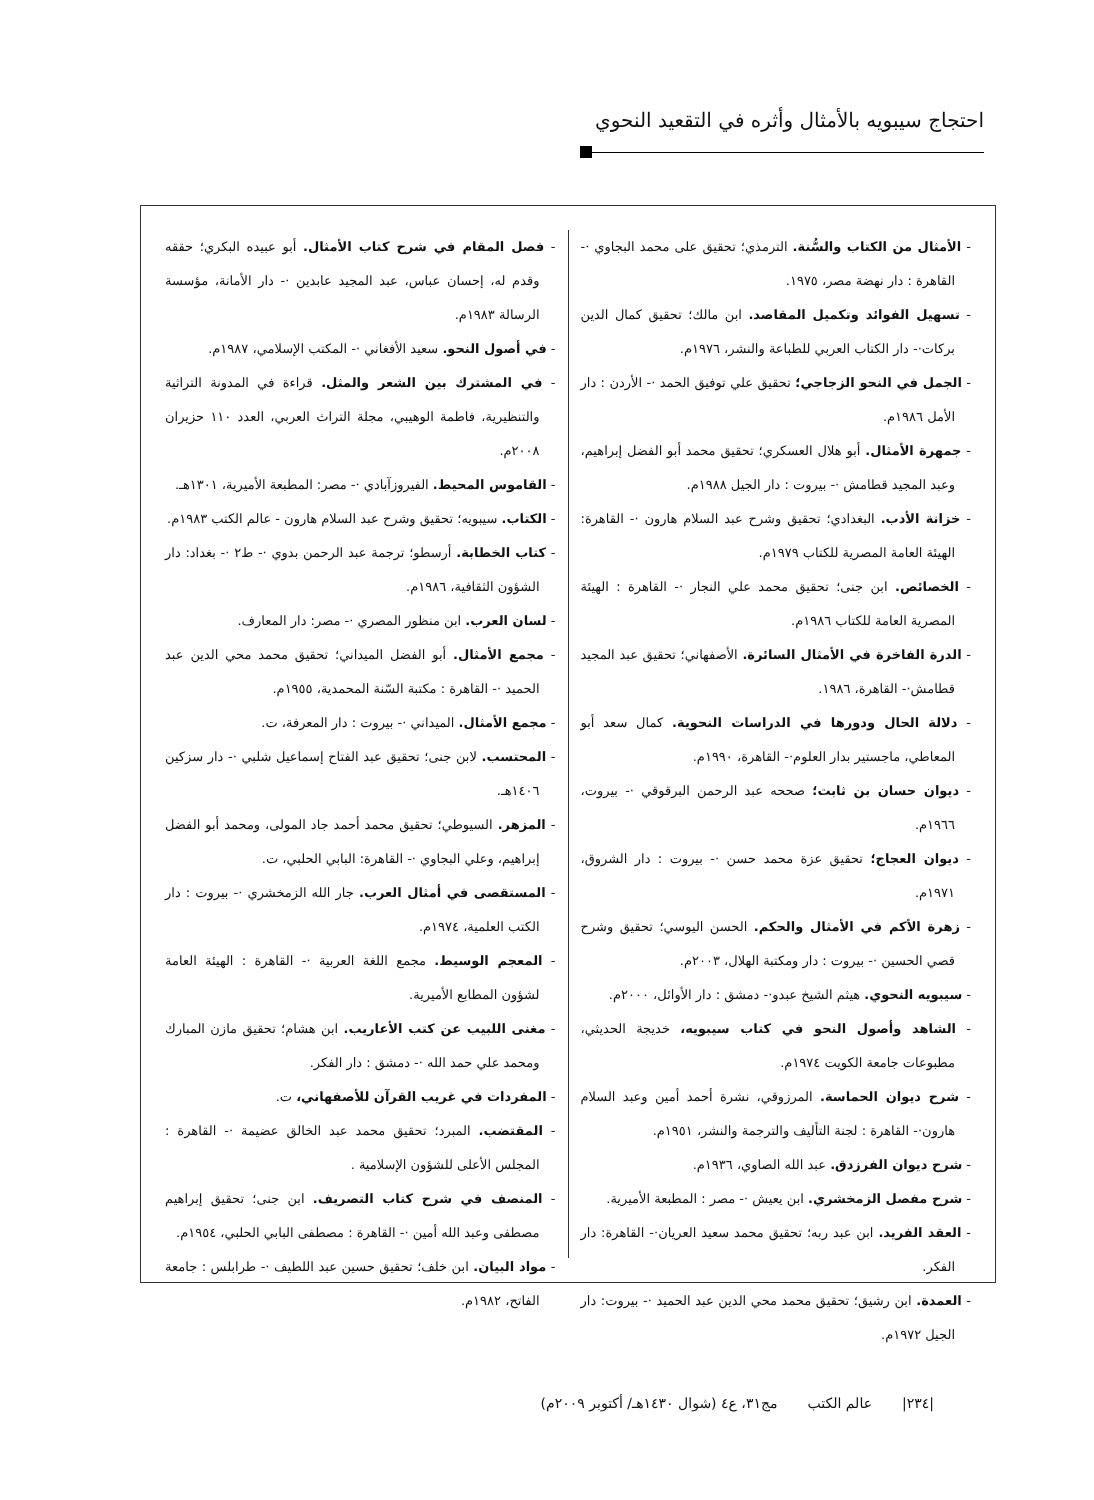احتجاج سيبويه بالأمثال وأثره في التقعيد النحوي
- الأمثال من الكتاب والسُّنة. الترمذي؛ تحقيق على محمد البجاوي ·- القاهرة : دار نهضة مصر، ١٩٧٥.
- تسهيل الفوائد وتكميل المقاصد. ابن مالك؛ تحقيق كمال الدين بركات·- دار الكتاب العربي للطباعة والنشر، ١٩٧٦م.
- الجمل في النحو الزجاجي؛ تحقيق علي توفيق الحمد ·- الأردن : دار الأمل ١٩٨٦م.
- جمهرة الأمثال. أبو هلال العسكري؛ تحقيق محمد أبو الفضل إبراهيم، وعبد المجيد قطامش ·- بيروت : دار الجيل ١٩٨٨م.
- خزانة الأدب. البغدادي؛ تحقيق وشرح عبد السلام هارون ·- القاهرة: الهيئة العامة المصرية للكتاب ١٩٧٩م.
- الخصائص. ابن جنى؛ تحقيق محمد علي النجار ·- القاهرة : الهيئة المصرية العامة للكتاب ١٩٨٦م.
- الدرة الفاخرة في الأمثال السائرة. الأصفهاني؛ تحقيق عبد المجيد قطامش·- القاهرة، ١٩٨٦.
- دلالة الحال ودورها في الدراسات النحوية. كمال سعد أبو المعاطي، ماجستير بدار العلوم·- القاهرة، ١٩٩٠م.
- ديوان حسان بن ثابت؛ صححه عبد الرحمن البرقوقي ·- بيروت، ١٩٦٦م.
- ديوان العجاج؛ تحقيق عزة محمد حسن ·- بيروت : دار الشروق، ١٩٧١م.
- زهرة الأكم في الأمثال والحكم. الحسن اليوسي؛ تحقيق وشرح قصي الحسين ·- بيروت : دار ومكتبة الهلال، ٢٠٠٣م.
- سيبويه النحوي. هيثم الشيخ عبدو·- دمشق : دار الأوائل، ٢٠٠٠م.
- الشاهد وأصول النحو في كتاب سيبويه، خديجة الحديثي، مطبوعات جامعة الكويت ١٩٧٤م.
- شرح ديوان الحماسة. المرزوقي، نشرة أحمد أمين وعبد السلام هارون·- القاهرة : لجنة التأليف والترجمة والنشر، ١٩٥١م.
- شرح ديوان الفرزدق. عبد الله الصاوي، ١٩٣٦م.
- شرح مفصل الزمخشري. ابن يعيش ·- مصر : المطبعة الأميرية.
- العقد الفريد. ابن عبد ربه؛ تحقيق محمد سعيد العريان·- القاهرة: دار الفكر.
- العمدة. ابن رشيق؛ تحقيق محمد محي الدين عبد الحميد ·- بيروت: دار الجيل ١٩٧٢م.
- فصل المقام في شرح كتاب الأمثال. أبو عبيده البكري؛ حققه وقدم له، إحسان عباس، عبد المجيد عابدين ·- دار الأمانة، مؤسسة الرسالة ١٩٨٣م.
- في أصول النحو. سعيد الأفغاني ·- المكتب الإسلامي، ١٩٨٧م.
- في المشترك بين الشعر والمثل. قراءة في المدونة التراثية والتنظيرية، فاطمة الوهيبي، مجلة التراث العربي، العدد ١١٠ حزيران ٢٠٠٨م.
- القاموس المحيط. الفيروزآبادي ·- مصر: المطبعة الأميرية، ١٣٠١هـ.
- الكتاب. سيبويه؛ تحقيق وشرح عبد السلام هارون - عالم الكتب ١٩٨٣م.
- كتاب الخطابة. أرسطو؛ ترجمة عبد الرحمن بدوي ·- ط٢ ·- بغداد: دار الشؤون الثقافية، ١٩٨٦م.
- لسان العرب. ابن منظور المصري ·- مصر: دار المعارف.
- مجمع الأمثال. أبو الفضل الميداني؛ تحقيق محمد محي الدين عبد الحميد ·- القاهرة : مكتبة السّنة المحمدية، ١٩٥٥م.
- مجمع الأمثال. الميداني ·- بيروت : دار المعرفة، ت.
- المحتسب. لابن جنى؛ تحقيق عبد الفتاح إسماعيل شلبي ·- دار سزكين ١٤٠٦هـ.
- المزهر. السيوطي؛ تحقيق محمد أحمد جاد المولى، ومحمد أبو الفضل إبراهيم، وعلي البجاوي ·- القاهرة: البابي الحلبي، ت.
- المستقصى في أمثال العرب. جار الله الزمخشري ·- بيروت : دار الكتب العلمية، ١٩٧٤م.
- المعجم الوسيط. مجمع اللغة العربية ·- القاهرة : الهيئة العامة لشؤون المطابع الأميرية.
- مغنى اللبيب عن كتب الأعاريب. ابن هشام؛ تحقيق مازن المبارك ومحمد علي حمد الله ·- دمشق : دار الفكر.
- المفردات في غريب القرآن للأصفهاني، ت.
- المقتضب. المبرد؛ تحقيق محمد عبد الخالق عضيمة ·- القاهرة : المجلس الأعلى للشؤون الإسلامية .
- المنصف في شرح كتاب التصريف. ابن جنى؛ تحقيق إبراهيم مصطفى وعبد الله أمين ·- القاهرة : مصطفى البابي الحلبي، ١٩٥٤م.
- مواد البيان. ابن خلف؛ تحقيق حسين عبد اللطيف ·- طرابلس : جامعة الفاتح، ١٩٨٢م.
|٢٣٤| عالم الكتب مج٣١، ع٤ (شوال ١٤٣٠هـ/ أكتوبر ٢٠٠٩م)